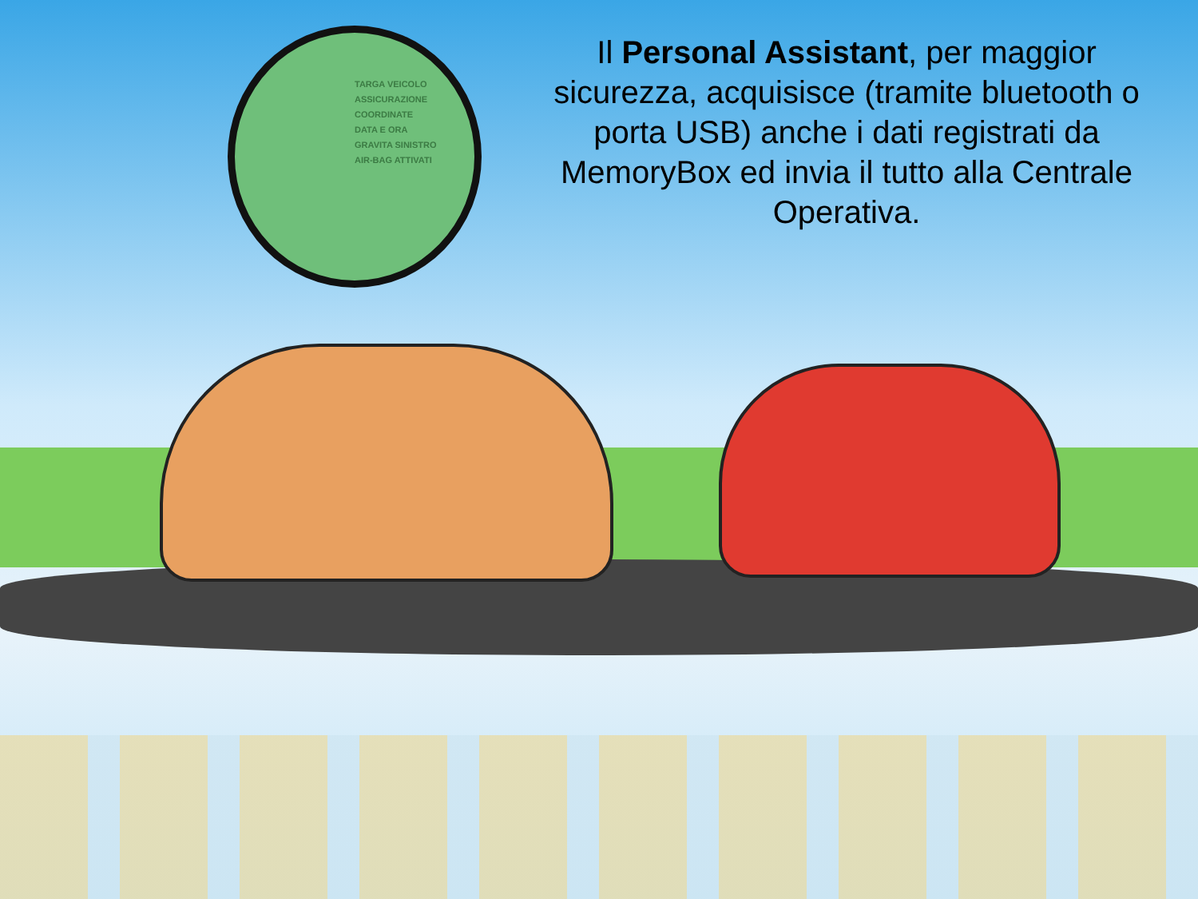TARGA VEICOLO
ASSICURAZIONE
COORDINATE
DATA E ORA
GRAVITA SINISTRO
AIR-BAG ATTIVATI
Il Personal Assistant, per maggior sicurezza, acquisisce (tramite bluetooth o porta USB) anche i dati registrati da MemoryBox ed invia il tutto alla Centrale Operativa.